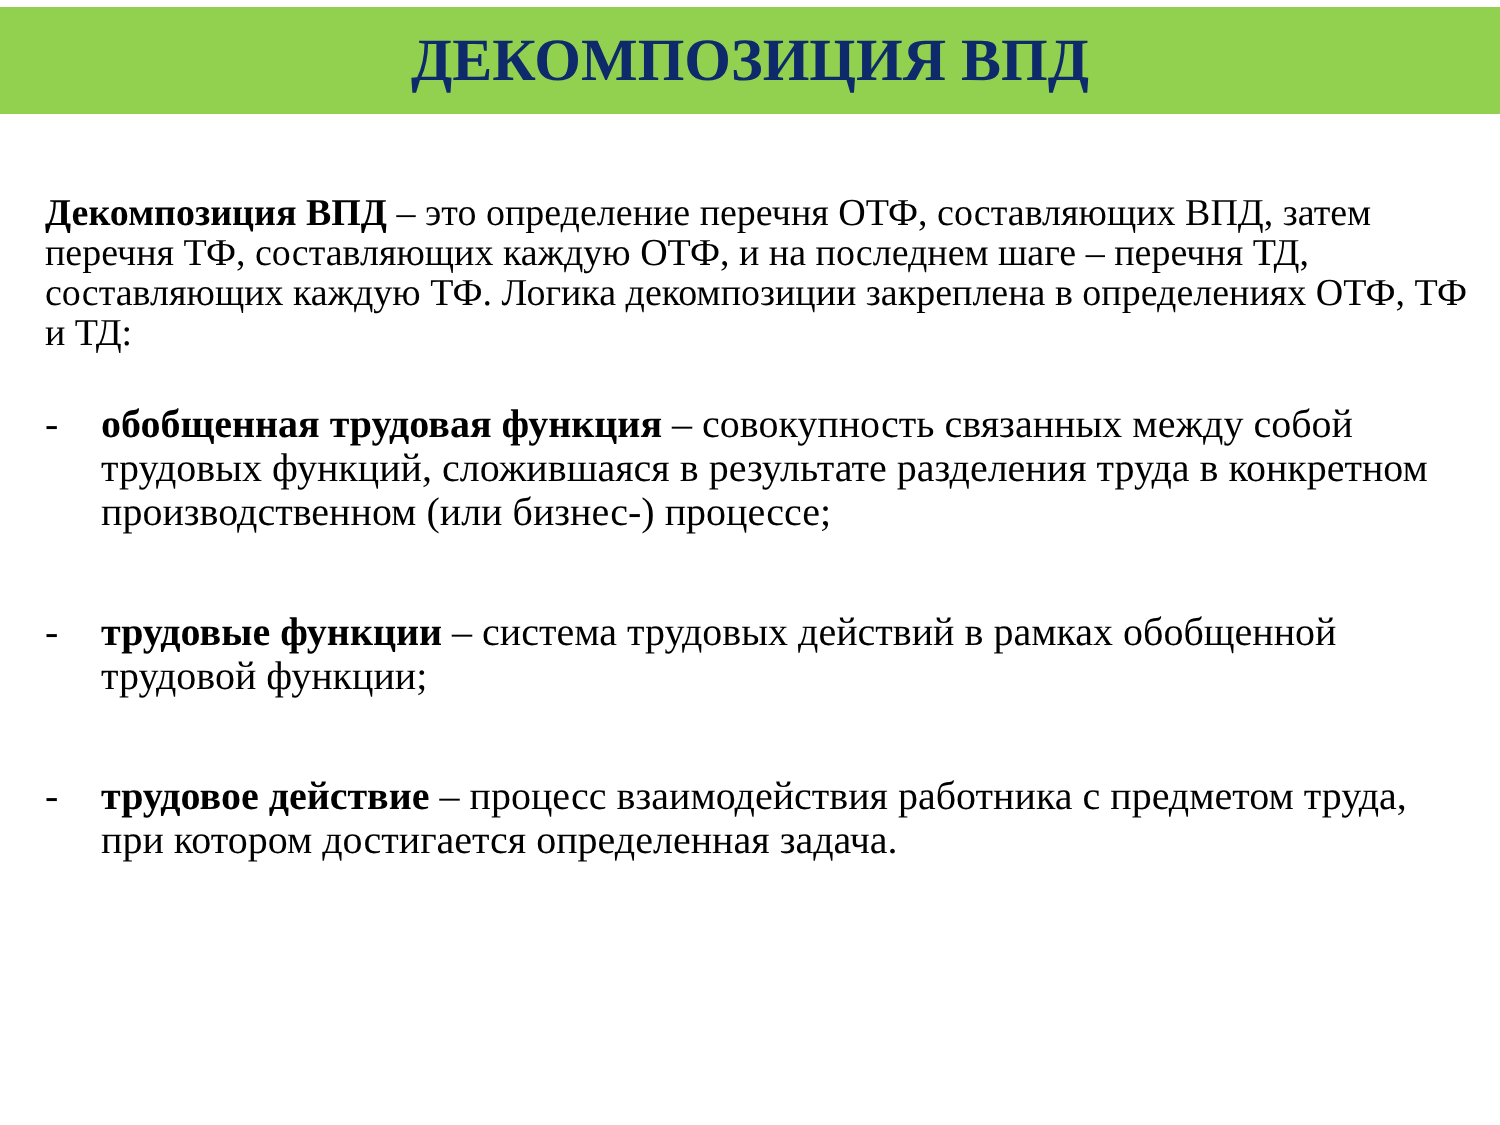ДЕКОМПОЗИЦИЯ ВПД
Декомпозиция ВПД – это определение перечня ОТФ, составляющих ВПД, затем перечня ТФ, составляющих каждую ОТФ, и на последнем шаге – перечня ТД, составляющих каждую ТФ. Логика декомпозиции закреплена в определениях ОТФ, ТФ и ТД:
- обобщенная трудовая функция – совокупность связанных между собой трудовых функций, сложившаяся в результате разделения труда в конкретном производственном (или бизнес-) процессе;
- трудовые функции – система трудовых действий в рамках обобщенной трудовой функции;
- трудовое действие – процесс взаимодействия работника с предметом труда, при котором достигается определенная задача.